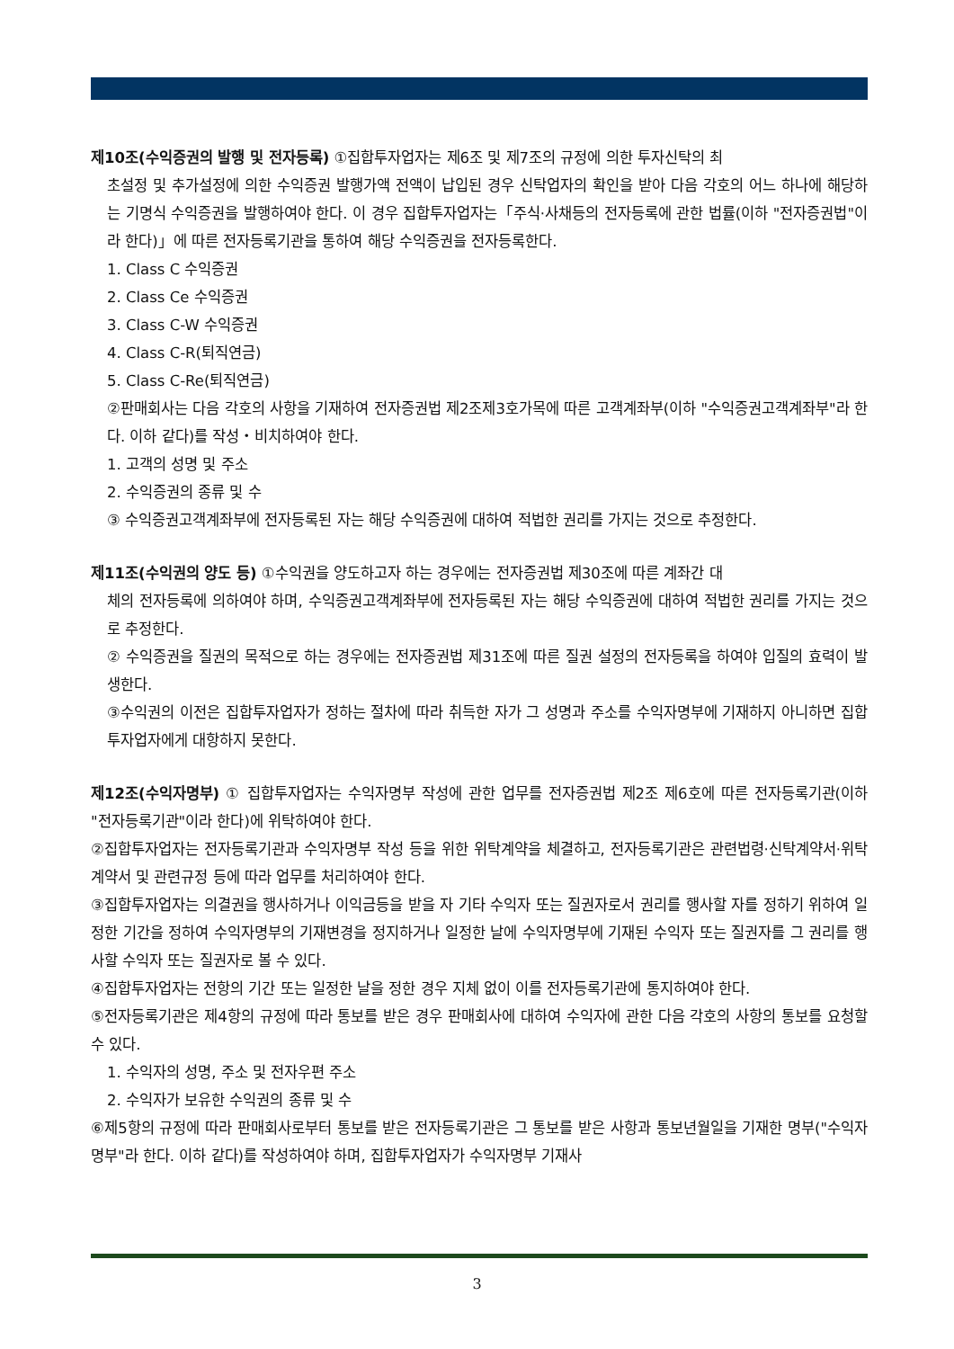제10조(수익증권의 발행 및 전자등록) ①집합투자업자는 제6조 및 제7조의 규정에 의한 투자신탁의 최
초설정 및 추가설정에 의한 수익증권 발행가액 전액이 납입된 경우 신탁업자의 확인을 받아 다음 각호의 어느 하나에 해당하는 기명식 수익증권을 발행하여야 한다. 이 경우 집합투자업자는「주식·사채등의 전자등록에 관한 법률(이하 "전자증권법"이라 한다)」에 따른 전자등록기관을 통하여 해당 수익증권을 전자등록한다.
1. Class C 수익증권
2. Class Ce 수익증권
3. Class C-W 수익증권
4. Class C-R(퇴직연금)
5. Class C-Re(퇴직연금)
②판매회사는 다음 각호의 사항을 기재하여 전자증권법 제2조제3호가목에 따른 고객계좌부(이하 "수익증권고객계좌부"라 한다. 이하 같다)를 작성・비치하여야 한다.
1. 고객의 성명 및 주소
2. 수익증권의 종류 및 수
③ 수익증권고객계좌부에 전자등록된 자는 해당 수익증권에 대하여 적법한 권리를 가지는 것으로 추정한다.
제11조(수익권의 양도 등) ①수익권을 양도하고자 하는 경우에는 전자증권법 제30조에 따른 계좌간 대
체의 전자등록에 의하여야 하며, 수익증권고객계좌부에 전자등록된 자는 해당 수익증권에 대하여 적법한 권리를 가지는 것으로 추정한다.
② 수익증권을 질권의 목적으로 하는 경우에는 전자증권법 제31조에 따른 질권 설정의 전자등록을 하여야 입질의 효력이 발생한다.
③수익권의 이전은 집합투자업자가 정하는 절차에 따라 취득한 자가 그 성명과 주소를 수익자명부에 기재하지 아니하면 집합투자업자에게 대항하지 못한다.
제12조(수익자명부) ① 집합투자업자는 수익자명부 작성에 관한 업무를 전자증권법 제2조 제6호에 따른 전자등록기관(이하 "전자등록기관"이라 한다)에 위탁하여야 한다.
②집합투자업자는 전자등록기관과 수익자명부 작성 등을 위한 위탁계약을 체결하고, 전자등록기관은 관련법령·신탁계약서·위탁계약서 및 관련규정 등에 따라 업무를 처리하여야 한다.
③집합투자업자는 의결권을 행사하거나 이익금등을 받을 자 기타 수익자 또는 질권자로서 권리를 행사할 자를 정하기 위하여 일정한 기간을 정하여 수익자명부의 기재변경을 정지하거나 일정한 날에 수익자명부에 기재된 수익자 또는 질권자를 그 권리를 행사할 수익자 또는 질권자로 볼 수 있다.
④집합투자업자는 전항의 기간 또는 일정한 날을 정한 경우 지체 없이 이를 전자등록기관에 통지하여야 한다.
⑤전자등록기관은 제4항의 규정에 따라 통보를 받은 경우 판매회사에 대하여 수익자에 관한 다음 각호의 사항의 통보를 요청할 수 있다.
1. 수익자의 성명, 주소 및 전자우편 주소
2. 수익자가 보유한 수익권의 종류 및 수
⑥제5항의 규정에 따라 판매회사로부터 통보를 받은 전자등록기관은 그 통보를 받은 사항과 통보년월일을 기재한 명부("수익자명부"라 한다. 이하 같다)를 작성하여야 하며, 집합투자업자가 수익자명부 기재사
3